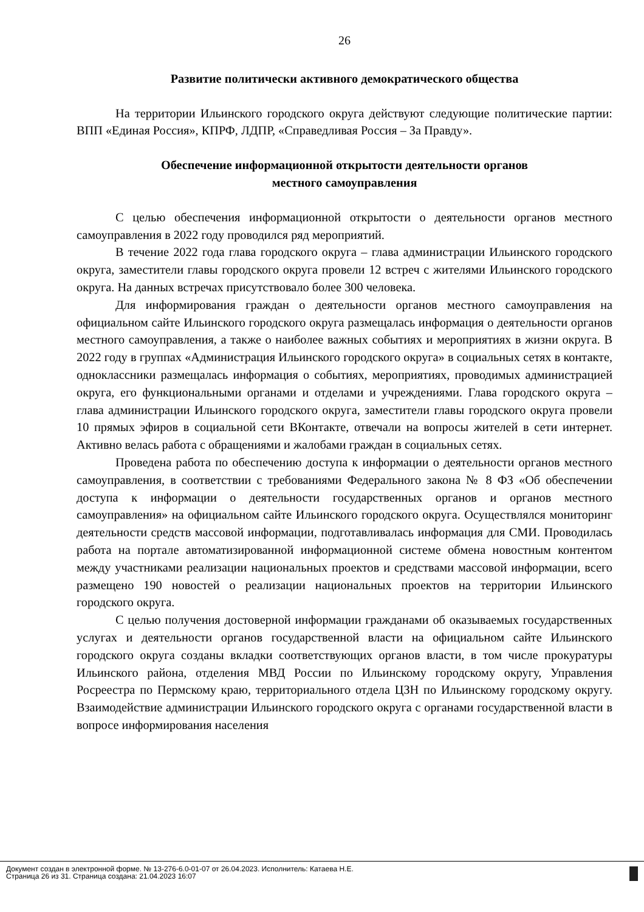26
Развитие политически активного демократического общества
На территории Ильинского городского округа действуют следующие политические партии: ВПП «Единая Россия», КПРФ, ЛДПР, «Справедливая Россия – За Правду».
Обеспечение информационной открытости деятельности органов
местного самоуправления
С целью обеспечения информационной открытости о деятельности органов местного самоуправления в 2022 году проводился ряд мероприятий.
В течение 2022 года глава городского округа – глава администрации Ильинского городского округа, заместители главы городского округа провели 12 встреч с жителями Ильинского городского округа. На данных встречах присутствовало более 300 человека.
Для информирования граждан о деятельности органов местного самоуправления на официальном сайте Ильинского городского округа размещалась информация о деятельности органов местного самоуправления, а также о наиболее важных событиях и мероприятиях в жизни округа. В 2022 году в группах «Администрация Ильинского городского округа» в социальных сетях в контакте, одноклассники размещалась информация о событиях, мероприятиях, проводимых администрацией округа, его функциональными органами и отделами и учреждениями. Глава городского округа – глава администрации Ильинского городского округа, заместители главы городского округа провели 10 прямых эфиров в социальной сети ВКонтакте, отвечали на вопросы жителей в сети интернет. Активно велась работа с обращениями и жалобами граждан в социальных сетях.
Проведена работа по обеспечению доступа к информации о деятельности органов местного самоуправления, в соответствии с требованиями Федерального закона № 8 ФЗ «Об обеспечении доступа к информации о деятельности государственных органов и органов местного самоуправления» на официальном сайте Ильинского городского округа. Осуществлялся мониторинг деятельности средств массовой информации, подготавливалась информация для СМИ. Проводилась работа на портале автоматизированной информационной системе обмена новостным контентом между участниками реализации национальных проектов и средствами массовой информации, всего размещено 190 новостей о реализации национальных проектов на территории Ильинского городского округа.
С целью получения достоверной информации гражданами об оказываемых государственных услугах и деятельности органов государственной власти на официальном сайте Ильинского городского округа созданы вкладки соответствующих органов власти, в том числе прокуратуры Ильинского района, отделения МВД России по Ильинскому городскому округу, Управления Росреестра по Пермскому краю, территориального отдела ЦЗН по Ильинскому городскому округу. Взаимодействие администрации Ильинского городского округа с органами государственной власти в вопросе информирования населения
Документ создан в электронной форме. № 13-276-6.0-01-07 от 26.04.2023. Исполнитель: Катаева Н.Е.
Страница 26 из 31. Страница создана: 21.04.2023 16:07